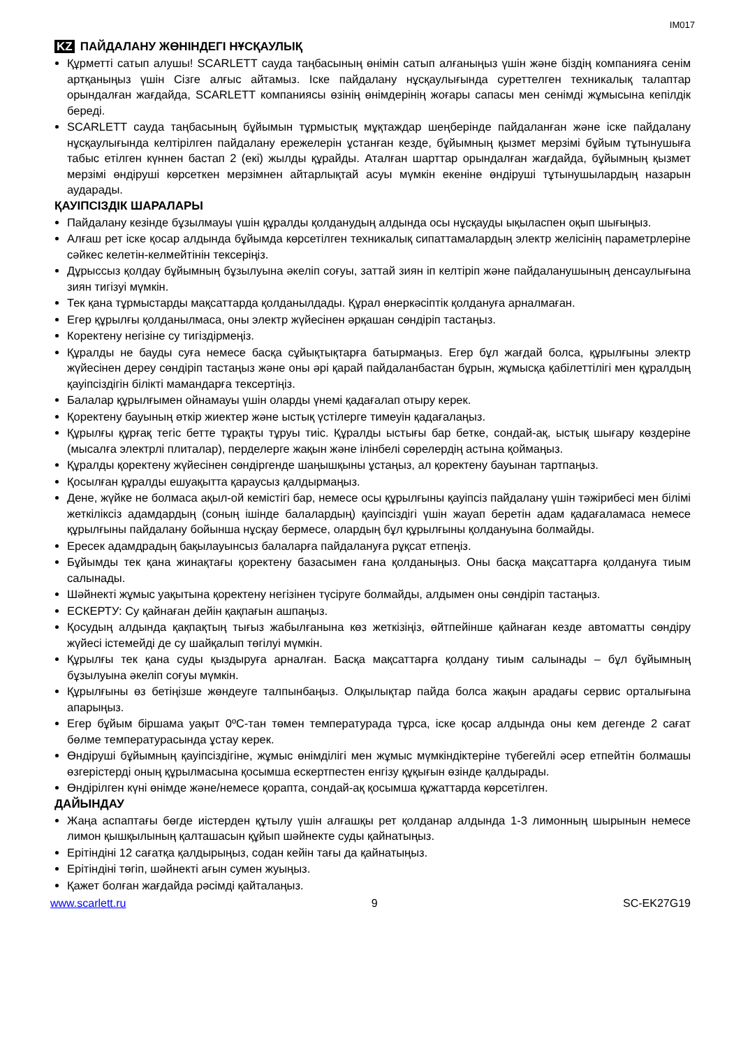IM017
KZ ПАЙДАЛАНУ ЖӨНІНДЕГІ НҰСҚАУЛЫҚ
Құрметті сатып алушы! SCARLETT сауда таңбасының өнімін сатып алғаныңыз үшін және біздің компанияға сенім артқаныңыз үшін Сізге алғыс айтамыз. Іске пайдалану нұсқаулығында суреттелген техникалық талаптар орындалған жағдайда, SCARLETT компаниясы өзінің өнімдерінің жоғары сапасы мен сенімді жұмысына кепілдік береді.
SCARLETT сауда таңбасының бұйымын тұрмыстық мұқтаждар шеңберінде пайдаланған және іске пайдалану нұсқаулығында келтірілген пайдалану ережелерін ұстанған кезде, бұйымның қызмет мерзімі бұйым тұтынушыға табыс етілген күннен бастап 2 (екі) жылды құрайды. Аталған шарттар орындалған жағдайда, бұйымның қызмет мерзімі өндіруші көрсеткен мерзімнен айтарлықтай асуы мүмкін екеніне өндіруші тұтынушылардың назарын аударады.
ҚАУІПСІЗДІК ШАРАЛАРЫ
Пайдалану кезінде бұзылмауы үшін құралды қолданудың алдында осы нұсқауды ықыласпен оқып шығыңыз.
Алғаш рет іске қосар алдында бұйымда көрсетілген техникалық сипаттамалардың электр желісінің параметрлеріне сәйкес келетін-келмейтінін тексеріңіз.
Дұрыссыз қолдау бұйымның бұзылуына әкеліп соғуы, заттай зиян іп келтіріп және пайдаланушының денсаулығына зиян тигізуі мүмкін.
Тек қана тұрмыстарды мақсаттарда қолданылдады. Құрал өнеркәсіптік қолдануға арналмаған.
Егер құрылғы қолданылмаса, оны электр жүйесінен әрқашан сөндіріп тастаңыз.
Коректену негізіне су тигіздірмеңіз.
Құралды не бауды суға немесе басқа сұйықтықтарға батырмаңыз. Егер бұл жағдай болса, құрылғыны электр жүйесінен дереу сөндіріп тастаңыз және оны әрі қарай пайдаланбастан бұрын, жұмысқа қабілеттілігі мен құралдың қауіпсіздігін білікті мамандарға тексертіңіз.
Балалар құрылғымен ойнамауы үшін оларды үнемі қадағалап отыру керек.
Қоректену бауының өткір жиектер және ыстық үстілерге тимеуін қадағалаңыз.
Құрылғы құрғақ тегіс бетте тұрақты тұруы тиіс. Құралды ыстығы бар бетке, сондай-ақ, ыстық шығару көздеріне (мысалға электрлі плиталар), перделерге жақын және ілінбелі сөрелердің астына қоймаңыз.
Құралды қоректену жүйесінен сөндіргенде шаңышқыны ұстаңыз, ал қоректену бауынан тартпаңыз.
Қосылған құралды ешуақытта қараусыз қалдырмаңыз.
Дене, жүйке не болмаса ақыл-ой кемістігі бар, немесе осы құрылғыны қауіпсіз пайдалану үшін тәжірибесі мен білімі жеткіліксіз адамдардың (соның ішінде балалардың) қауіпсіздігі үшін жауап беретін адам қадағаламаса немесе құрылғыны пайдалану бойынша нұсқау бермесе, олардың бұл құрылғыны қолдануына болмайды.
Ересек адамдрадың бақылауынсыз балаларға пайдалануға рұқсат етпеңіз.
Бұйымды тек қана жинақтағы қоректену базасымен ғана қолданыңыз. Оны басқа мақсаттарға қолдануға тиым салынады.
Шәйнекті жұмыс уақытына қоректену негізінен түсіруге болмайды, алдымен оны сөндіріп тастаңыз.
ЕСКЕРТУ: Су қайнаған дейін қақпағын ашпаңыз.
Қосудың алдында қақпақтың тығыз жабылғанына көз жеткізіңіз, өйтпейінше қайнаған кезде автоматты сөндіру жүйесі істемейді де су шайқалып төгілуі мүмкін.
Құрылғы тек қана суды қыздыруға арналған. Басқа мақсаттарға қолдану тиым салынады – бұл бұйымның бұзылуына әкеліп соғуы мүмкін.
Құрылғыны өз бетіңізше жөндеуге талпынбаңыз. Олқылықтар пайда болса жақын арадағы сервис орталығына апарыңыз.
Егер бұйым біршама уақыт 0ºC-тан төмен температурада тұрса, іске қосар алдында оны кем дегенде 2 сағат бөлме температурасында ұстау керек.
Өндіруші бұйымның қауіпсіздігіне, жұмыс өнімділігі мен жұмыс мүмкіндіктеріне түбегейлі әсер етпейтін болмашы өзгерістерді оның құрылмасына қосымша ескертпестен енгізу құқығын өзінде қалдырады.
Өндірілген күні өнімде және/немесе қорапта, сондай-ақ қосымша құжаттарда көрсетілген.
ДАЙЫНДАУ
Жаңа аспаптағы бөгде иістерден құтылу үшін алғашқы рет қолданар алдында 1-3 лимонның шырынын немесе лимон қышқылының қалташасын құйып шәйнекте суды қайнатыңыз.
Ерітіндіні 12 сағатқа қалдырыңыз, содан кейін тағы да қайнатыңыз.
Ерітіндіні төгіп, шәйнекті ағын сумен жуыңыз.
Қажет болған жағдайда рәсімді қайталаңыз.
www.scarlett.ru 9 SC-EK27G19